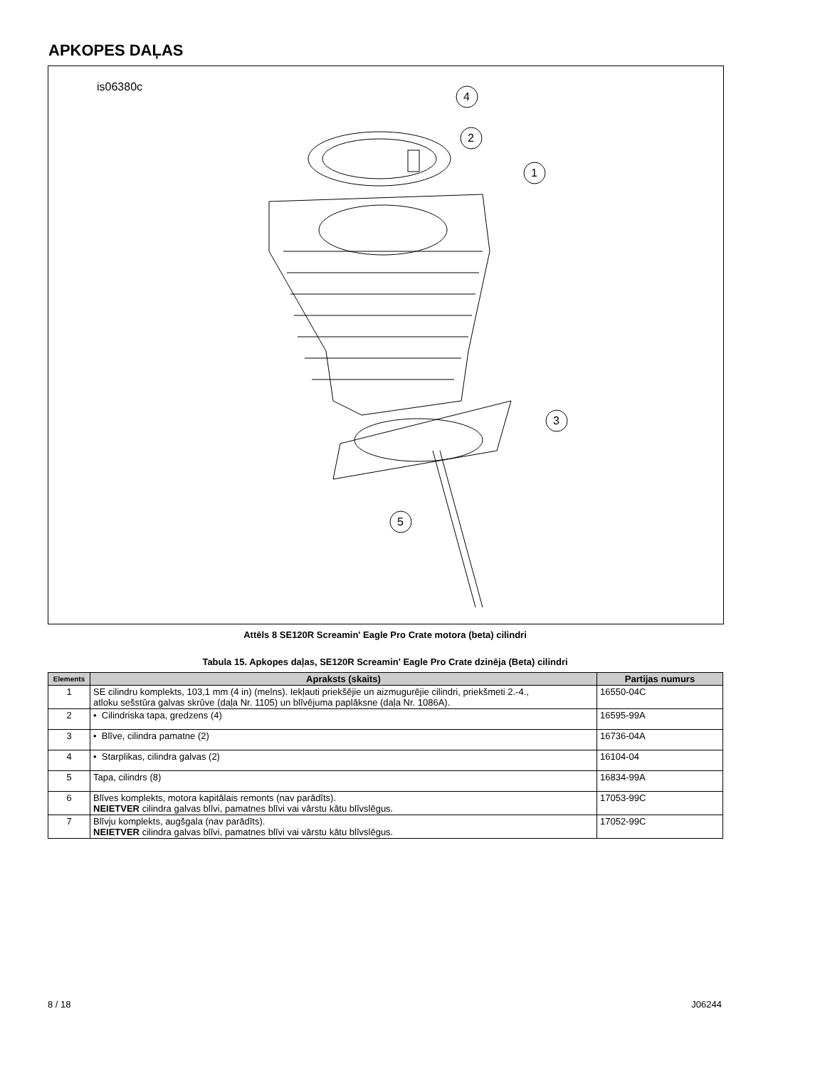APKOPES DAĻAS
is06380c
4
2
1
3
5
Attēls 8 SE120R Screamin' Eagle Pro Crate motora (beta) cilindri
Tabula 15. Apkopes daļas, SE120R Screamin' Eagle Pro Crate dzinēja (Beta) cilindri
| Elements | Apraksts (skaits) | Partijas numurs |
| --- | --- | --- |
| 1 | SE cilindru komplekts, 103,1 mm (4 in) (melns). Iekļauti priekšējie un aizmugurējie cilindri, priekšmeti 2.-4., atloku sešstūra galvas skrūve (daļa Nr. 1105) un blīvējuma paplāksne (daļa Nr. 1086A). | 16550-04C |
| 2 | • Cilindriska tapa, gredzens (4) | 16595-99A |
| 3 | • Blīve, cilindra pamatne (2) | 16736-04A |
| 4 | • Starplikas, cilindra galvas (2) | 16104-04 |
| 5 | Tapa, cilindrs (8) | 16834-99A |
| 6 | Blīves komplekts, motora kapitālais remonts (nav parādīts). NEIETVER cilindra galvas blīvi, pamatnes blīvi vai vārstu kātu blīvslēgus. | 17053-99C |
| 7 | Blīvju komplekts, augšgala (nav parādīts). NEIETVER cilindra galvas blīvi, pamatnes blīvi vai vārstu kātu blīvslēgus. | 17052-99C |
8 / 18 J06244